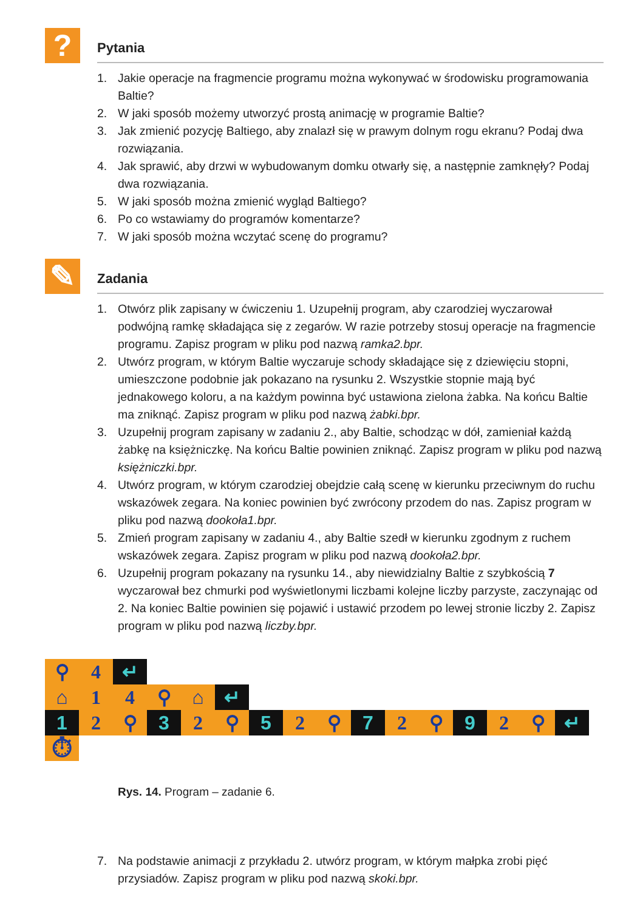?
Pytania
1. Jakie operacje na fragmencie programu można wykonywać w środowisku programowania Baltie?
2. W jaki sposób możemy utworzyć prostą animację w programie Baltie?
3. Jak zmienić pozycję Baltiego, aby znalazł się w prawym dolnym rogu ekranu? Podaj dwa rozwiązania.
4. Jak sprawić, aby drzwi w wybudowanym domku otwarły się, a następnie zamknęły? Podaj dwa rozwiązania.
5. W jaki sposób można zmienić wygląd Baltiego?
6. Po co wstawiamy do programów komentarze?
7. W jaki sposób można wczytać scenę do programu?
✎
Zadania
1. Otwórz plik zapisany w ćwiczeniu 1. Uzupełnij program, aby czarodziej wyczarował podwójną ramkę składająca się z zegarów. W razie potrzeby stosuj operacje na fragmencie programu. Zapisz program w pliku pod nazwą ramka2.bpr.
2. Utwórz program, w którym Baltie wyczaruje schody składające się z dziewięciu stopni, umieszczone podobnie jak pokazano na rysunku 2. Wszystkie stopnie mają być jednakowego koloru, a na każdym powinna być ustawiona zielona żabka. Na końcu Baltie ma zniknąć. Zapisz program w pliku pod nazwą żabki.bpr.
3. Uzupełnij program zapisany w zadaniu 2., aby Baltie, schodząc w dół, zamieniał każdą żabkę na księżniczkę. Na końcu Baltie powinien zniknąć. Zapisz program w pliku pod nazwą księżniczki.bpr.
4. Utwórz program, w którym czarodziej obejdzie całą scenę w kierunku przeciwnym do ruchu wskazówek zegara. Na koniec powinien być zwrócony przodem do nas. Zapisz program w pliku pod nazwą dookoła1.bpr.
5. Zmień program zapisany w zadaniu 4., aby Baltie szedł w kierunku zgodnym z ruchem wskazówek zegara. Zapisz program w pliku pod nazwą dookoła2.bpr.
6. Uzupełnij program pokazany na rysunku 14., aby niewidzialny Baltie z szybkością 7 wyczarował bez chmurki pod wyświetlonymi liczbami kolejne liczby parzyste, zaczynając od 2. Na koniec Baltie powinien się pojawić i ustawić przodem po lewej stronie liczby 2. Zapisz program w pliku pod nazwą liczby.bpr.
⚲ 4 ↵
⌂ 1 4 ⚲ ⌂ ↵
1 2 ⚲ 3 2 ⚲ 5 2 ⚲ 7 2 ⚲ 9 2 ⚲ ↵
⏱
Rys. 14. Program – zadanie 6.
7. Na podstawie animacji z przykładu 2. utwórz program, w którym małpka zrobi pięć przysiadów. Zapisz program w pliku pod nazwą skoki.bpr.